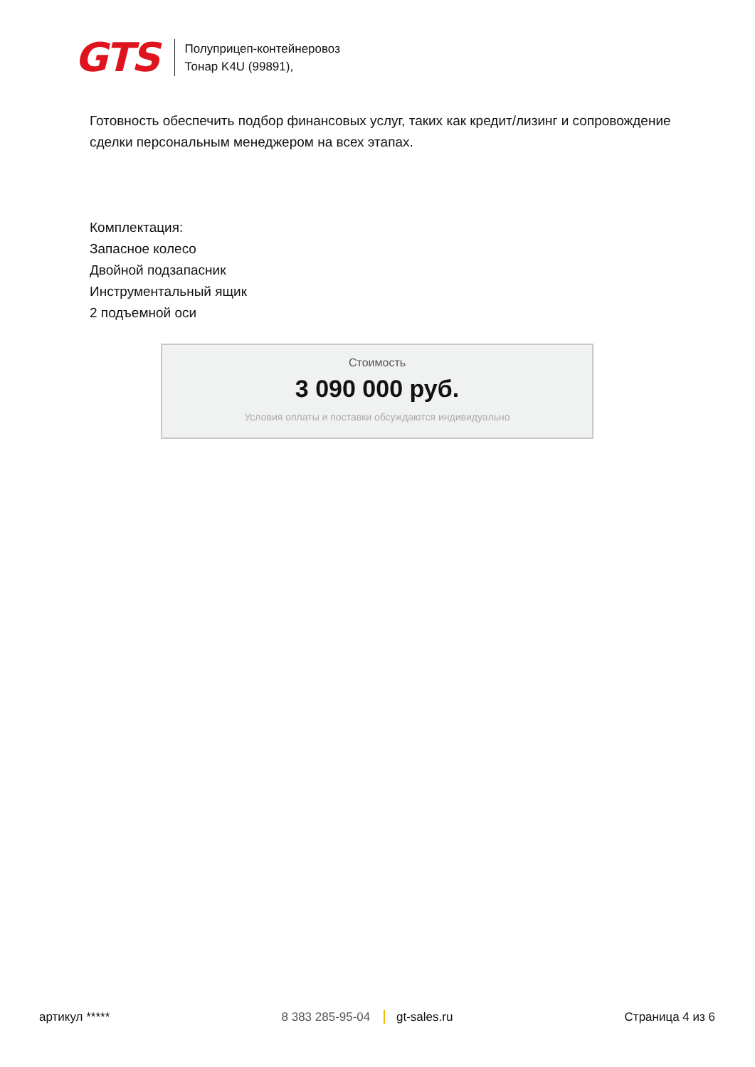GTS
Полуприцеп-контейнеровоз
Тонар K4U (99891),
Готовность обеспечить подбор финансовых услуг, таких как кредит/лизинг и сопровождение сделки персональным менеджером на всех этапах.
Комплектация:
Запасное колесо
Двойной подзапасник
Инструментальный ящик
2 подъемной оси
Стоимость
3 090 000 руб.
Условия оплаты и поставки обсуждаются индивидуально
артикул ***** 8 383 285-95-04 gt-sales.ru Страница 4 из 6